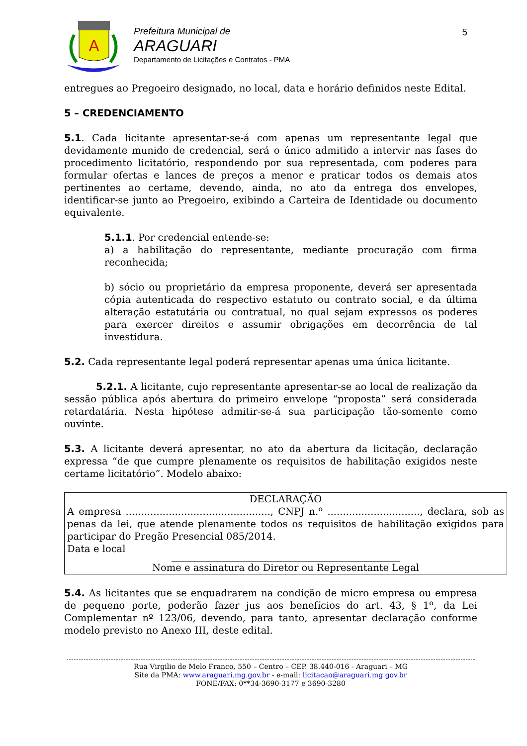A
Prefeitura Municipal de
ARAGUARI
Departamento de Licitações e Contratos - PMA
5
entregues ao Pregoeiro designado, no local, data e horário definidos neste Edital.
5 – CREDENCIAMENTO
5.1. Cada licitante apresentar-se-á com apenas um representante legal que devidamente munido de credencial, será o único admitido a intervir nas fases do procedimento licitatório, respondendo por sua representada, com poderes para formular ofertas e lances de preços a menor e praticar todos os demais atos pertinentes ao certame, devendo, ainda, no ato da entrega dos envelopes, identificar-se junto ao Pregoeiro, exibindo a Carteira de Identidade ou documento equivalente.
5.1.1. Por credencial entende-se:
a) a habilitação do representante, mediante procuração com firma reconhecida;
b) sócio ou proprietário da empresa proponente, deverá ser apresentada cópia autenticada do respectivo estatuto ou contrato social, e da última alteração estatutária ou contratual, no qual sejam expressos os poderes para exercer direitos e assumir obrigações em decorrência de tal investidura.
5.2. Cada representante legal poderá representar apenas uma única licitante.
5.2.1. A licitante, cujo representante apresentar-se ao local de realização da sessão pública após abertura do primeiro envelope “proposta” será considerada retardatária. Nesta hipótese admitir-se-á sua participação tão-somente como ouvinte.
5.3. A licitante deverá apresentar, no ato da abertura da licitação, declaração expressa “de que cumpre plenamente os requisitos de habilitação exigidos neste certame licitatório”. Modelo abaixo:
DECLARAÇÃO
A empresa ..............................................., CNPJ n.º .............................., declara, sob as penas da lei, que atende plenamente todos os requisitos de habilitação exigidos para participar do Pregão Presencial 085/2014.
Data e local
Nome e assinatura do Diretor ou Representante Legal
5.4. As licitantes que se enquadrarem na condição de micro empresa ou empresa de pequeno porte, poderão fazer jus aos benefícios do art. 43, § 1º, da Lei Complementar nº 123/06, devendo, para tanto, apresentar declaração conforme modelo previsto no Anexo III, deste edital.
Rua Virgilio de Melo Franco, 550 – Centro – CEP. 38.440-016 - Araguari – MG
Site da PMA: www.araguari.mg.gov.br - e-mail: licitacao@araguari.mg.gov.br
FONE/FAX: 0**34-3690-3177 e 3690-3280